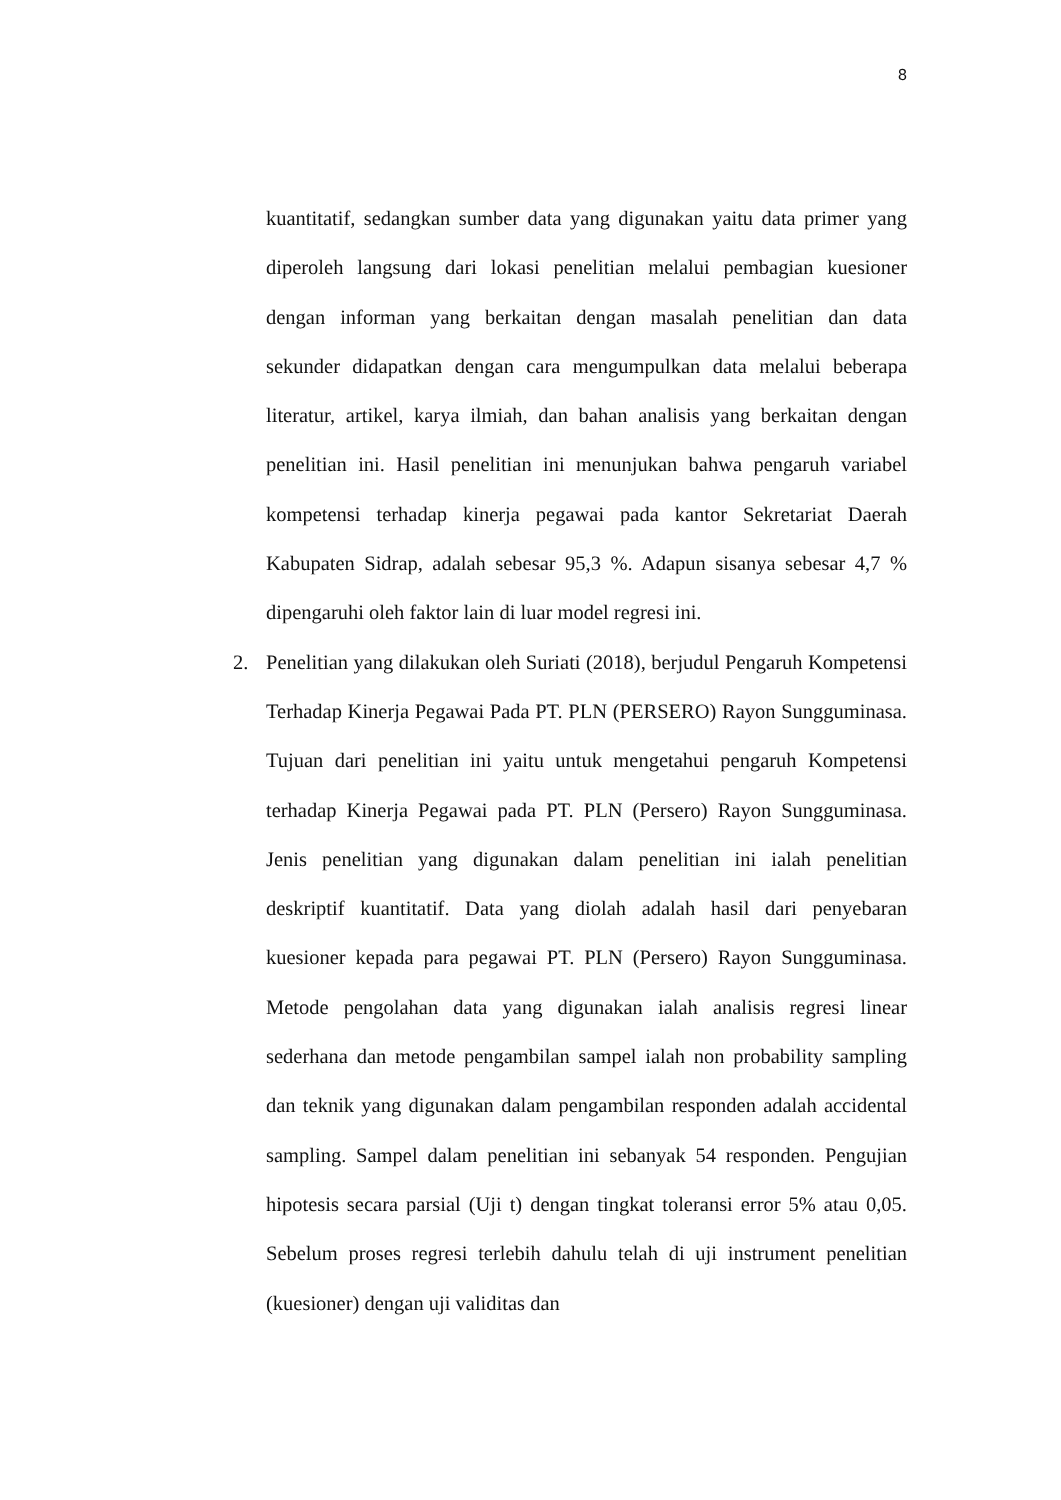8
kuantitatif, sedangkan sumber data yang digunakan yaitu data primer yang diperoleh langsung dari lokasi penelitian melalui pembagian kuesioner dengan informan yang berkaitan dengan masalah penelitian dan data sekunder didapatkan dengan cara mengumpulkan data melalui beberapa literatur, artikel, karya ilmiah, dan bahan analisis yang berkaitan dengan penelitian ini. Hasil penelitian ini menunjukan bahwa pengaruh variabel kompetensi terhadap kinerja pegawai pada kantor Sekretariat Daerah Kabupaten Sidrap, adalah sebesar 95,3 %. Adapun sisanya sebesar 4,7 % dipengaruhi oleh faktor lain di luar model regresi ini.
2. Penelitian yang dilakukan oleh Suriati (2018), berjudul Pengaruh Kompetensi Terhadap Kinerja Pegawai Pada PT. PLN (PERSERO) Rayon Sungguminasa. Tujuan dari penelitian ini yaitu untuk mengetahui pengaruh Kompetensi terhadap Kinerja Pegawai pada PT. PLN (Persero) Rayon Sungguminasa. Jenis penelitian yang digunakan dalam penelitian ini ialah penelitian deskriptif kuantitatif. Data yang diolah adalah hasil dari penyebaran kuesioner kepada para pegawai PT. PLN (Persero) Rayon Sungguminasa. Metode pengolahan data yang digunakan ialah analisis regresi linear sederhana dan metode pengambilan sampel ialah non probability sampling dan teknik yang digunakan dalam pengambilan responden adalah accidental sampling. Sampel dalam penelitian ini sebanyak 54 responden. Pengujian hipotesis secara parsial (Uji t) dengan tingkat toleransi error 5% atau 0,05. Sebelum proses regresi terlebih dahulu telah di uji instrument penelitian (kuesioner) dengan uji validitas dan